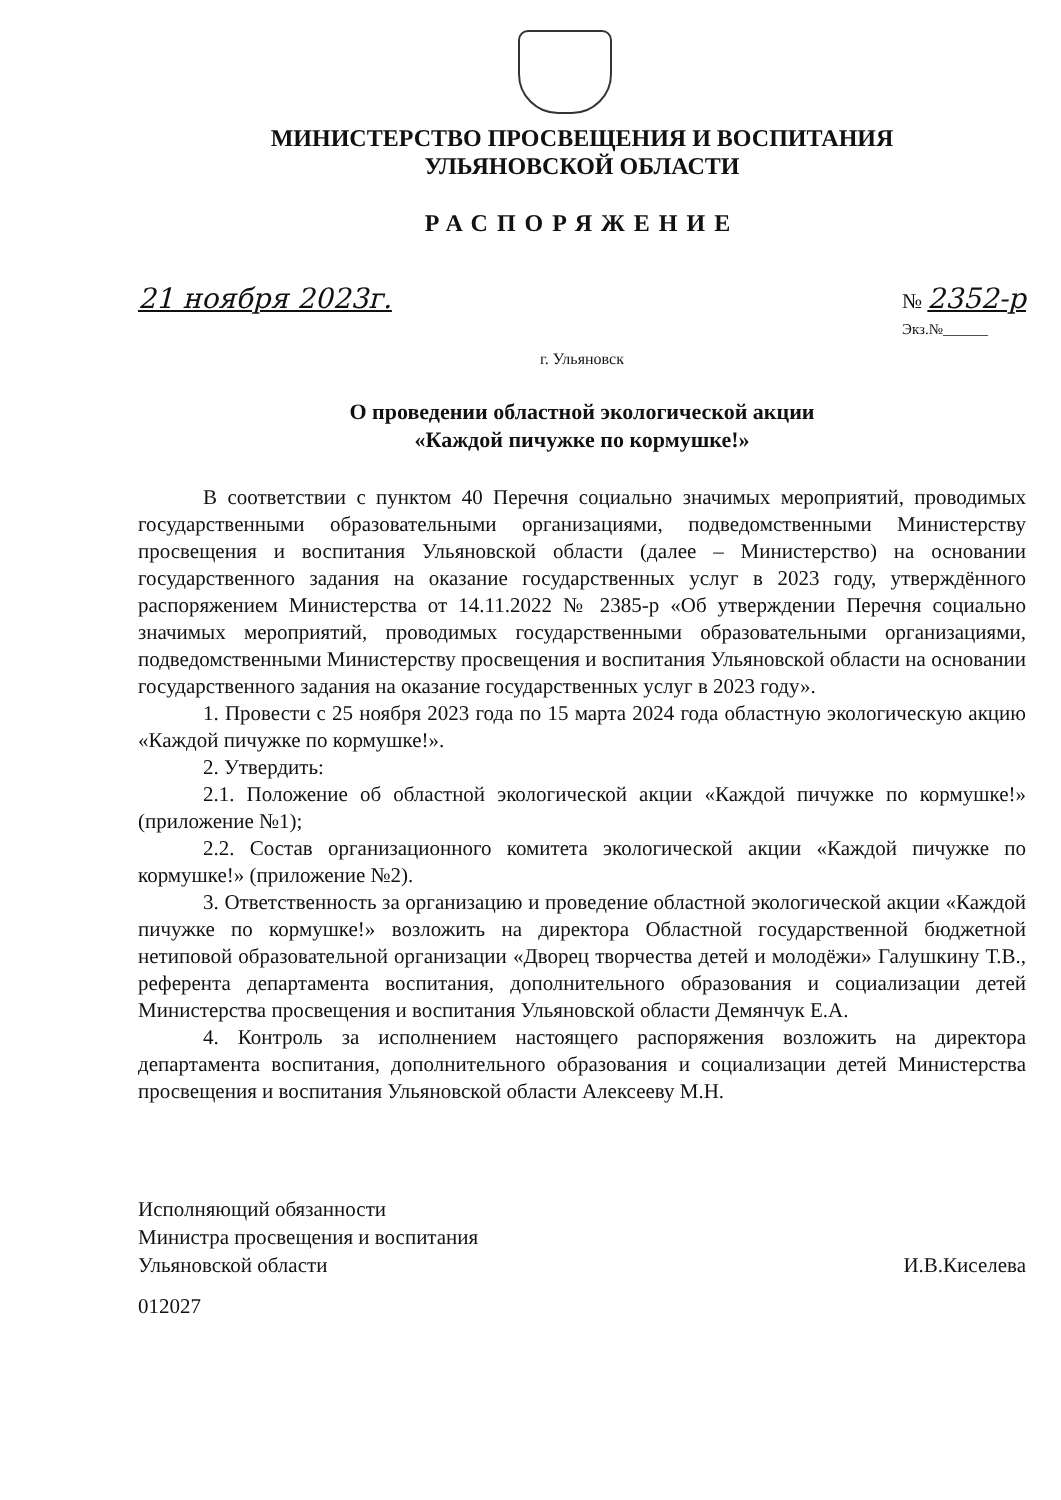МИНИСТЕРСТВО ПРОСВЕЩЕНИЯ И ВОСПИТАНИЯ
УЛЬЯНОВСКОЙ ОБЛАСТИ
РАСПОРЯЖЕНИЕ
21 ноября 2023г. № 2352-р
Экз.№______
г. Ульяновск
О проведении областной экологической акции
«Каждой пичужке по кормушке!»
В соответствии с пунктом 40 Перечня социально значимых мероприятий, проводимых государственными образовательными организациями, подведомственными Министерству просвещения и воспитания Ульяновской области (далее – Министерство) на основании государственного задания на оказание государственных услуг в 2023 году, утверждённого распоряжением Министерства от 14.11.2022 № 2385-р «Об утверждении Перечня социально значимых мероприятий, проводимых государственными образовательными организациями, подведомственными Министерству просвещения и воспитания Ульяновской области на основании государственного задания на оказание государственных услуг в 2023 году».
1. Провести с 25 ноября 2023 года по 15 марта 2024 года областную экологическую акцию «Каждой пичужке по кормушке!».
2. Утвердить:
2.1. Положение об областной экологической акции «Каждой пичужке по кормушке!» (приложение №1);
2.2. Состав организационного комитета экологической акции «Каждой пичужке по кормушке!» (приложение №2).
3. Ответственность за организацию и проведение областной экологической акции «Каждой пичужке по кормушке!» возложить на директора Областной государственной бюджетной нетиповой образовательной организации «Дворец творчества детей и молодёжи» Галушкину Т.В., референта департамента воспитания, дополнительного образования и социализации детей Министерства просвещения и воспитания Ульяновской области Демянчук Е.А.
4. Контроль за исполнением настоящего распоряжения возложить на директора департамента воспитания, дополнительного образования и социализации детей Министерства просвещения и воспитания Ульяновской области Алексееву М.Н.
Исполняющий обязанности
Министра просвещения и воспитания
Ульяновской области
И.В.Киселева
012027